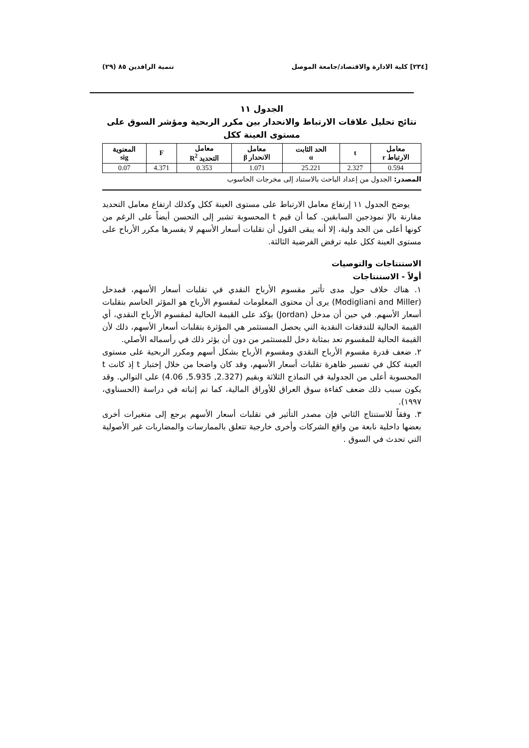[٢٣٤] كلية الادارة والاقتصاد/جامعة الموصل تنمية الرافدين ٨٥ (٢٩)
الجدول ١١
نتائج تحليل علاقات الارتباط والانحدار بين مكرر الربحية ومؤشر السوق على مستوى العينة ككل
| معامل الارتباط r | t | الحد الثابت α | معامل الانحدار β | معامل التحديد R<sup>2</sup> | F | المعنوية sig |
| --- | --- | --- | --- | --- | --- | --- |
| 0.594 | 2.327 | 25.221 | 1.071 | 0.353 | 4.371 | 0.07 |
المصدر: الجدول من إعداد الباحث بالاستناد إلى مخرجات الحاسوب
يوضح الجدول ١١ إرتفاع معامل الارتباط على مستوى العينة ككل وكذلك ارتفاع معامل التحديد مقارنة بالإ نموذجين السابقين. كما أن قيم t المحسوبة تشير إلى التحسن أيضاً على الرغم من كونها أعلى من الجد ولية، إلا أنه يبقى القول أن تقلبات أسعار الأسهم لا يفسرها مكرر الأرباح على مستوى العينة ككل عليه ترفض الفرضية الثالثة.
الاستنتاجات والتوصيات
أولاً - الاستنتاجات
١. هناك خلاف حول مدى تأثير مقسوم الأرباح النقدي في تقلبات أسعار الأسهم، فمدخل (Modigliani and Miller) يرى أن محتوى المعلومات لمقسوم الأرباح هو المؤثر الحاسم بتقلبات أسعار الأسهم. في حين أن مدخل (Jordan) يؤكد على القيمة الحالية لمقسوم الأرباح النقدي، أي القيمة الحالية للتدفقات النقدية التي يحصل المستثمر هي المؤثرة بتقلبات أسعار الأسهم، ذلك لأن القيمة الحالية للمقسوم تعد بمثابة دخل للمستثمر من دون أن يؤثر ذلك في رأسماله الأصلي.
٢. ضعف قدرة مقسوم الأرباح النقدي ومقسوم الأرباح بشكل أسهم ومكرر الربحية على مستوى العينة ككل في تفسير ظاهرة تقلبات أسعار الأسهم، وقد كان واضحا من خلال إختبار t إذ كانت t المحسوبة أعلى من الجدولية في النماذج الثلاثة وبقيم (2.327, 5.935, 4.06) على التوالي. وقد يكون سبب ذلك ضعف كفاءة سوق العراق للأوراق المالية، كما تم إثباته في دراسة (الحسناوي، ١٩٩٧).
٣. وفقاً للاستنتاج الثاني فإن مصدر التأثير في تقلبات أسعار الأسهم يرجع إلى متغيرات أخرى بعضها داخلية نابعة من واقع الشركات وأخرى خارجية تتعلق بالممارسات والمضاربات غير الأصولية التي تحدث في السوق .